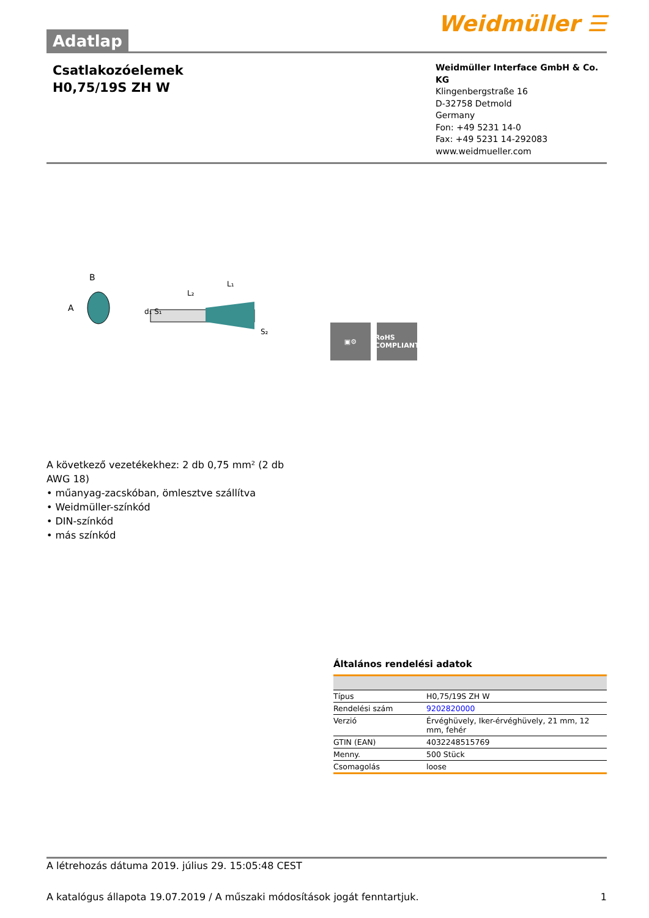Adatlap
Weidmüller ☰
Csatlakozóelemek
H0,75/19S ZH W
Weidmüller Interface GmbH & Co. KG
Klingenbergstraße 16
D-32758 Detmold
Germany
Fon: +49 5231 14-0
Fax: +49 5231 14-292083
www.weidmueller.com
B
A
d₁ S₁
S₂
L₂
L₁
▣⚙ RoHS
COMPLIANT
A következő vezetékekhez: 2 db 0,75 mm² (2 db AWG 18)
• műanyag-zacskóban, ömlesztve szállítva
• Weidmüller-színkód
• DIN-színkód
• más színkód
Általános rendelési adatok
| Típus | H0,75/19S ZH W |
| Rendelési szám | 9202820000 |
| Verzió | Érvéghüvely, Iker-érvéghüvely, 21 mm, 12 mm, fehér |
| GTIN (EAN) | 4032248515769 |
| Menny. | 500 Stück |
| Csomagolás | loose |
A létrehozás dátuma 2019. július 29. 15:05:48 CEST
A katalógus állapota 19.07.2019 / A műszaki módosítások jogát fenntartjuk. 1